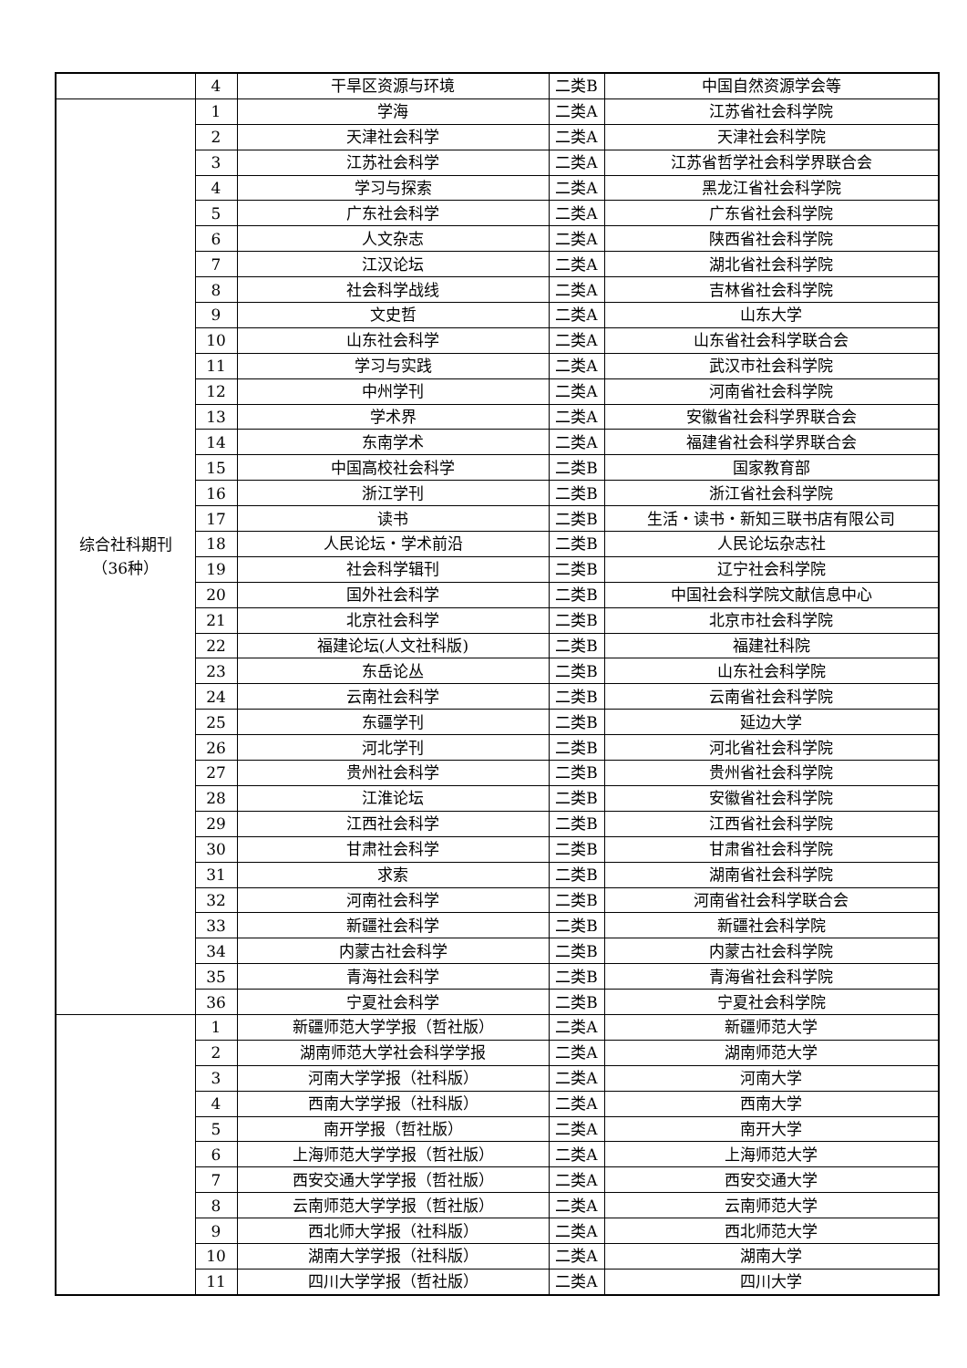| | 4 | 干旱区资源与环境 | 二类B | 中国自然资源学会等 |
| 综合社科期刊 （36种） | 1 | 学海 | 二类A | 江苏省社会科学院 |
| | 2 | 天津社会科学 | 二类A | 天津社会科学院 |
| | 3 | 江苏社会科学 | 二类A | 江苏省哲学社会科学界联合会 |
| | 4 | 学习与探索 | 二类A | 黑龙江省社会科学院 |
| | 5 | 广东社会科学 | 二类A | 广东省社会科学院 |
| | 6 | 人文杂志 | 二类A | 陕西省社会科学院 |
| | 7 | 江汉论坛 | 二类A | 湖北省社会科学院 |
| | 8 | 社会科学战线 | 二类A | 吉林省社会科学院 |
| | 9 | 文史哲 | 二类A | 山东大学 |
| | 10 | 山东社会科学 | 二类A | 山东省社会科学联合会 |
| | 11 | 学习与实践 | 二类A | 武汉市社会科学院 |
| | 12 | 中州学刊 | 二类A | 河南省社会科学院 |
| | 13 | 学术界 | 二类A | 安徽省社会科学界联合会 |
| | 14 | 东南学术 | 二类A | 福建省社会科学界联合会 |
| | 15 | 中国高校社会科学 | 二类B | 国家教育部 |
| | 16 | 浙江学刊 | 二类B | 浙江省社会科学院 |
| | 17 | 读书 | 二类B | 生活・读书・新知三联书店有限公司 |
| | 18 | 人民论坛・学术前沿 | 二类B | 人民论坛杂志社 |
| | 19 | 社会科学辑刊 | 二类B | 辽宁社会科学院 |
| | 20 | 国外社会科学 | 二类B | 中国社会科学院文献信息中心 |
| | 21 | 北京社会科学 | 二类B | 北京市社会科学院 |
| | 22 | 福建论坛(人文社科版) | 二类B | 福建社科院 |
| | 23 | 东岳论丛 | 二类B | 山东社会科学院 |
| | 24 | 云南社会科学 | 二类B | 云南省社会科学院 |
| | 25 | 东疆学刊 | 二类B | 延边大学 |
| | 26 | 河北学刊 | 二类B | 河北省社会科学院 |
| | 27 | 贵州社会科学 | 二类B | 贵州省社会科学院 |
| | 28 | 江淮论坛 | 二类B | 安徽省社会科学院 |
| | 29 | 江西社会科学 | 二类B | 江西省社会科学院 |
| | 30 | 甘肃社会科学 | 二类B | 甘肃省社会科学院 |
| | 31 | 求索 | 二类B | 湖南省社会科学院 |
| | 32 | 河南社会科学 | 二类B | 河南省社会科学联合会 |
| | 33 | 新疆社会科学 | 二类B | 新疆社会科学院 |
| | 34 | 内蒙古社会科学 | 二类B | 内蒙古社会科学院 |
| | 35 | 青海社会科学 | 二类B | 青海省社会科学院 |
| | 36 | 宁夏社会科学 | 二类B | 宁夏社会科学院 |
| | 1 | 新疆师范大学学报（哲社版） | 二类A | 新疆师范大学 |
| | 2 | 湖南师范大学社会科学学报 | 二类A | 湖南师范大学 |
| | 3 | 河南大学学报（社科版） | 二类A | 河南大学 |
| | 4 | 西南大学学报（社科版） | 二类A | 西南大学 |
| | 5 | 南开学报（哲社版） | 二类A | 南开大学 |
| | 6 | 上海师范大学学报（哲社版） | 二类A | 上海师范大学 |
| | 7 | 西安交通大学学报（哲社版） | 二类A | 西安交通大学 |
| | 8 | 云南师范大学学报（哲社版） | 二类A | 云南师范大学 |
| | 9 | 西北师大学报（社科版） | 二类A | 西北师范大学 |
| | 10 | 湖南大学学报（社科版） | 二类A | 湖南大学 |
| | 11 | 四川大学学报（哲社版） | 二类A | 四川大学 |